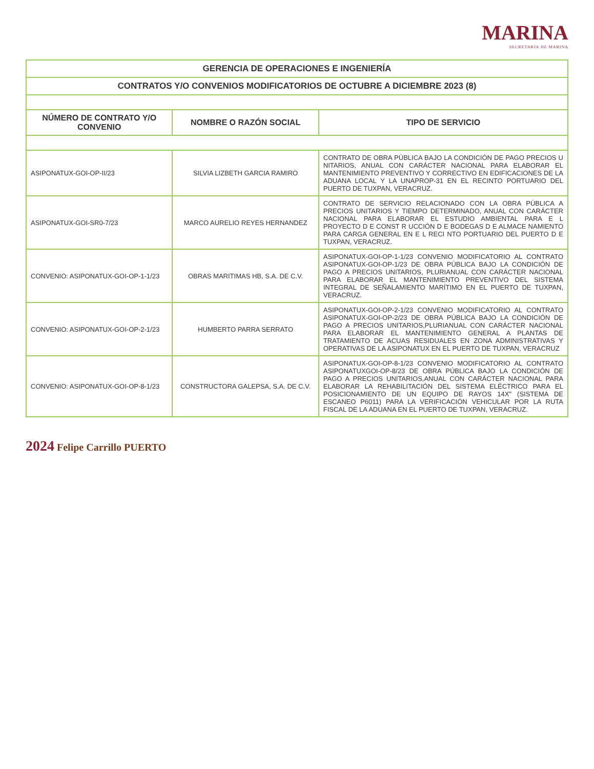MARINA
SECRETARÍA DE MARINA
| GERENCIA DE OPERACIONES E INGENIERÍA | | |
| CONTRATOS Y/O CONVENIOS MODIFICATORIOS DE OCTUBRE A DICIEMBRE 2023 (8) | | |
| NÚMERO DE CONTRATO Y/O CONVENIO | NOMBRE O RAZÓN SOCIAL | TIPO DE SERVICIO |
| ASIPONATUX-GOI-OP-II/23 | SILVIA LIZBETH GARCIA RAMIRO | CONTRATO DE OBRA PÚBLICA BAJO LA CONDICIÓN DE PAGO PRECIOS U NITARIOS, ANUAL CON CARÁCTER NACIONAL PARA ELABORAR EL MANTENIMIENTO PREVENTIVO Y CORRECTIVO EN EDIFICACIONES DE LA ADUANA LOCAL Y LA UNAPROP-31 EN EL RECINTO PORTUARIO DEL PUERTO DE TUXPAN, VERACRUZ. |
| ASIPONATUX-GOI-SR0-7/23 | MARCO AURELIO REYES HERNANDEZ | CONTRATO DE SERVICIO RELACIONADO CON LA OBRA PÚBLICA A PRECIOS UNITARIOS Y TIEMPO DETERMINADO, ANUAL CON CARÁCTER NACIONAL PARA ELABORAR EL ESTUDIO AMBIENTAL PARA E L PROYECTO D E CONST R UCCIÓN D E BODEGAS D E ALMACE NAMIENTO PARA CARGA GENERAL EN E L RECI NTO PORTUARIO DEL PUERTO D E TUXPAN, VERACRUZ. |
| CONVENIO: ASIPONATUX-GOI-OP-1-1/23 | OBRAS MARITIMAS HB, S.A. DE C.V. | ASIPONATUX-GOI-OP-1-1/23 CONVENIO MODIFICATORIO AL CONTRATO ASIPONATUX-GOI-OP-1/23 DE OBRA PÚBLICA BAJO LA CONDICIÓN DE PAGO A PRECIOS UNITARIOS, PLURIANUAL CON CARÁCTER NACIONAL PARA ELABORAR EL MANTENIMIENTO PREVENTIVO DEL SISTEMA INTEGRAL DE SEÑALAMIENTO MARÍTIMO EN EL PUERTO DE TUXPAN, VERACRUZ. |
| CONVENIO: ASIPONATUX-GOI-OP-2-1/23 | HUMBERTO PARRA SERRATO | ASIPONATUX-GOI-OP-2-1/23 CONVENIO MODIFICATORIO AL CONTRATO ASIPONATUX-GOI-OP-2/23 DE OBRA PÚBLICA BAJO LA CONDICIÓN DE PAGO A PRECIOS UNITARIOS,PLURIANUAL CON CARÁCTER NACIONAL PARA ELABORAR EL MANTENIMIENTO GENERAL A PLANTAS DE TRATAMIENTO DE ACUAS RESIDUALES EN ZONA ADMINISTRATIVAS Y OPERATIVAS DE LA ASIPONATUX EN EL PUERTO DE TUXPAN, VERACRUZ |
| CONVENIO: ASIPONATUX-GOI-OP-8-1/23 | CONSTRUCTORA GALEPSA, S.A. DE C.V. | ASIPONATUX-GOI-OP-8-1/23 CONVENIO MODIFICATORIO AL CONTRATO ASIPONATUXGOI-OP-8/23 DE OBRA PÚBLICA BAJO LA CONDICIÓN DE PAGO A PRECIOS UNITARIOS,ANUAL CON CARÁCTER NACIONAL PARA ELABORAR LA REHABILITACIÓN DEL SISTEMA ELÉCTRICO PARA EL POSICIONAMIENTO DE UN EQUIPO DE RAYOS 14X" (SISTEMA DE ESCANEO P6011) PARA LA VERIFICACIÓN VEHICULAR POR LA RUTA FISCAL DE LA ADUANA EN EL PUERTO DE TUXPAN, VERACRUZ. |
2024 Felipe Carrillo PUERTO